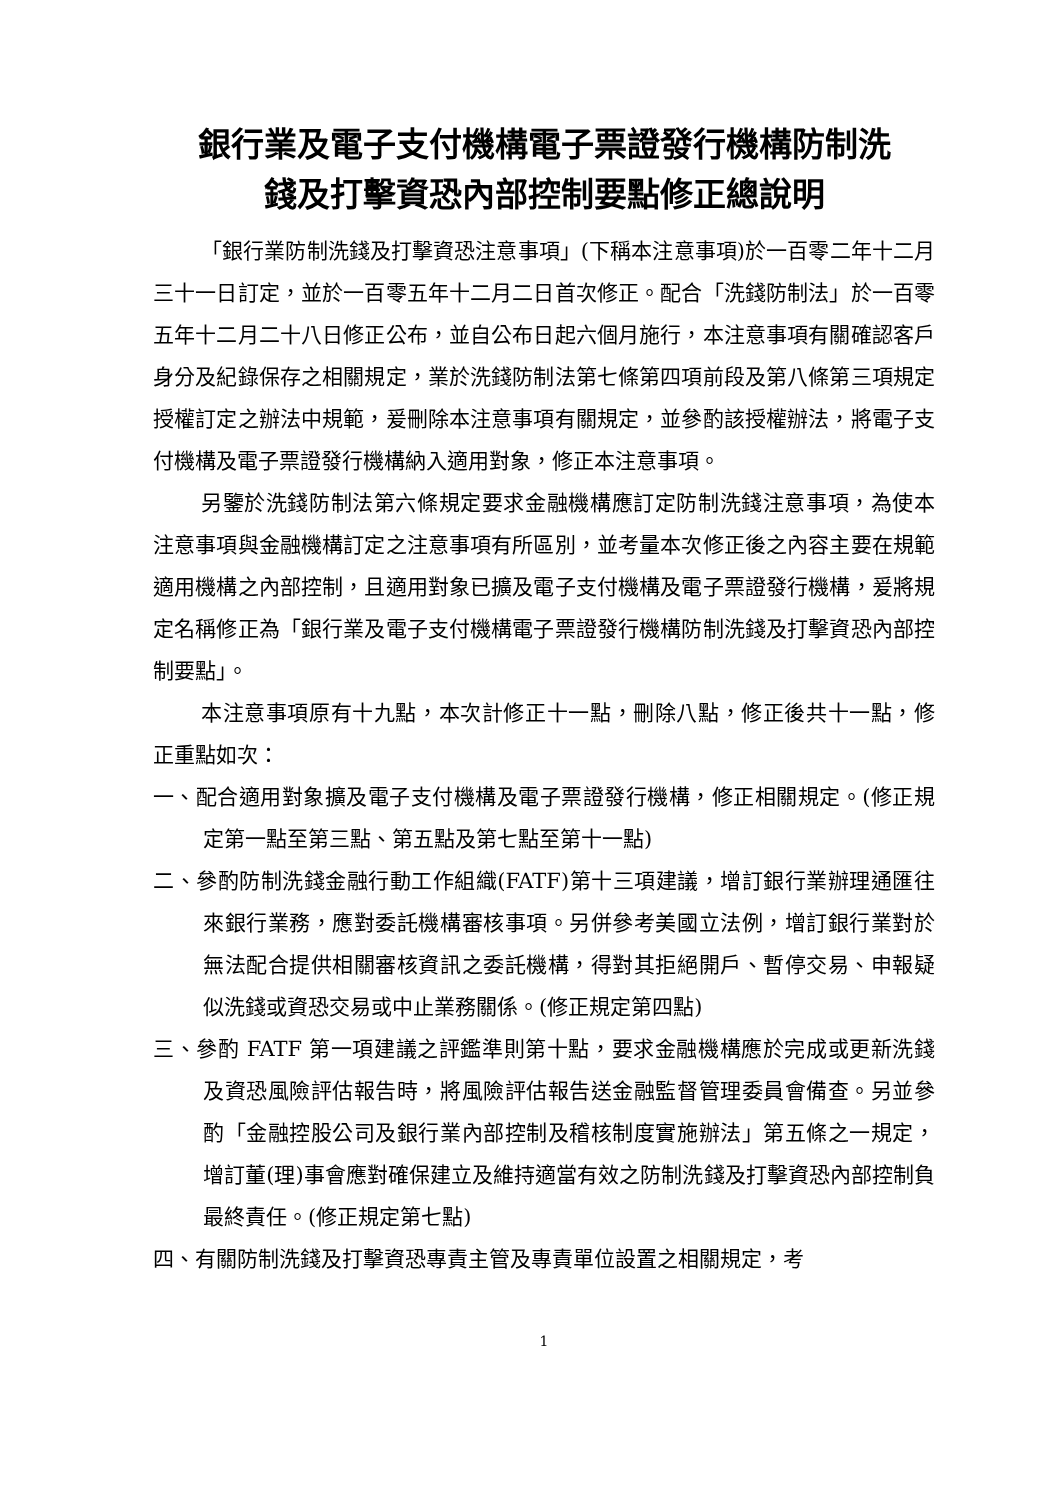銀行業及電子支付機構電子票證發行機構防制洗
錢及打擊資恐內部控制要點修正總說明
「銀行業防制洗錢及打擊資恐注意事項」(下稱本注意事項)於一百零二年十二月三十一日訂定，並於一百零五年十二月二日首次修正。配合「洗錢防制法」於一百零五年十二月二十八日修正公布，並自公布日起六個月施行，本注意事項有關確認客戶身分及紀錄保存之相關規定，業於洗錢防制法第七條第四項前段及第八條第三項規定授權訂定之辦法中規範，爰刪除本注意事項有關規定，並參酌該授權辦法，將電子支付機構及電子票證發行機構納入適用對象，修正本注意事項。
另鑒於洗錢防制法第六條規定要求金融機構應訂定防制洗錢注意事項，為使本注意事項與金融機構訂定之注意事項有所區別，並考量本次修正後之內容主要在規範適用機構之內部控制，且適用對象已擴及電子支付機構及電子票證發行機構，爰將規定名稱修正為「銀行業及電子支付機構電子票證發行機構防制洗錢及打擊資恐內部控制要點」。
本注意事項原有十九點，本次計修正十一點，刪除八點，修正後共十一點，修正重點如次：
一、配合適用對象擴及電子支付機構及電子票證發行機構，修正相關規定。(修正規定第一點至第三點、第五點及第七點至第十一點)
二、參酌防制洗錢金融行動工作組織(FATF)第十三項建議，增訂銀行業辦理通匯往來銀行業務，應對委託機構審核事項。另併參考美國立法例，增訂銀行業對於無法配合提供相關審核資訊之委託機構，得對其拒絕開戶、暫停交易、申報疑似洗錢或資恐交易或中止業務關係。(修正規定第四點)
三、參酌 FATF 第一項建議之評鑑準則第十點，要求金融機構應於完成或更新洗錢及資恐風險評估報告時，將風險評估報告送金融監督管理委員會備查。另並參酌「金融控股公司及銀行業內部控制及稽核制度實施辦法」第五條之一規定，增訂董(理)事會應對確保建立及維持適當有效之防制洗錢及打擊資恐內部控制負最終責任。(修正規定第七點)
四、有關防制洗錢及打擊資恐專責主管及專責單位設置之相關規定，考
1